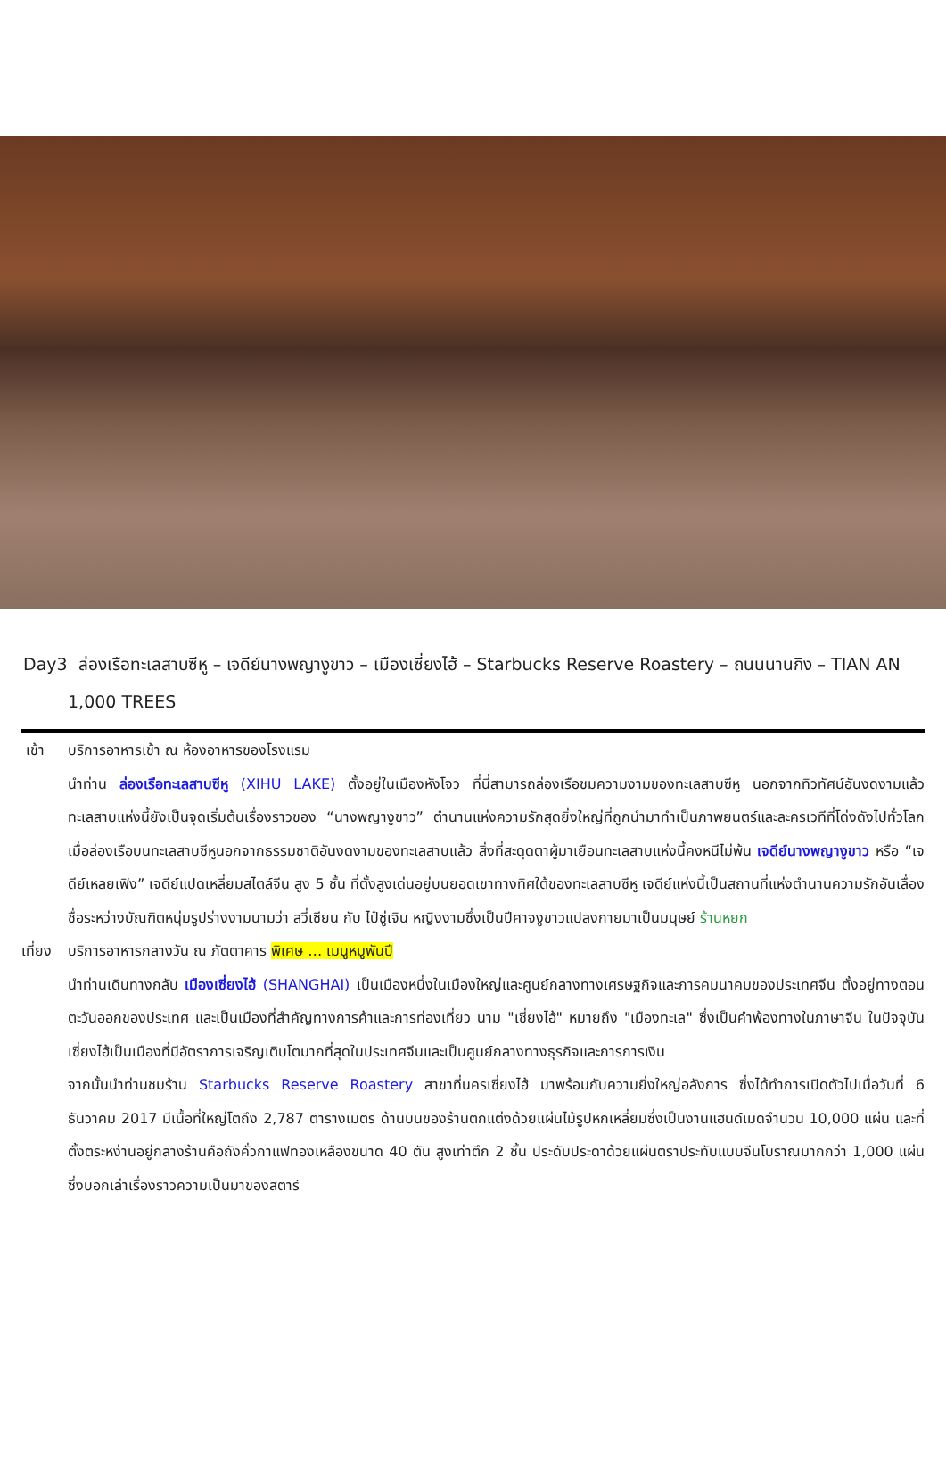Day3 ล่องเรือทะเลสาบซีหู – เจดีย์นางพญางูขาว – เมืองเซี่ยงไฮ้ – Starbucks Reserve Roastery – ถนนนานกิง – TIAN AN 1,000 TREES
เช้า บริการอาหารเช้า ณ ห้องอาหารของโรงแรม
นำท่าน ล่องเรือทะเลสาบซีหู (XIHU LAKE) ตั้งอยู่ในเมืองหังโจว ที่นี่สามารถล่องเรือชมความงามของทะเลสาบซีหู นอกจากทิวทัศน์อันงดงามแล้วทะเลสาบแห่งนี้ยังเป็นจุดเริ่มต้นเรื่องราวของ “นางพญางูขาว” ตำนานแห่งความรักสุดยิ่งใหญ่ที่ถูกนำมาทำเป็นภาพยนตร์และละครเวทีที่โด่งดังไปทั่วโลก เมื่อล่องเรือบนทะเลสาบซีหูนอกจากธรรมชาติอันงดงามของทะเลสาบแล้ว สิ่งที่สะดุดตาผู้มาเยือนทะเลสาบแห่งนี้คงหนีไม่พ้น เจดีย์นางพญางูขาว หรือ “เจดีย์เหลยเฟิง” เจดีย์แปดเหลี่ยมสไตล์จีน สูง 5 ชั้น ที่ตั้งสูงเด่นอยู่บนยอดเขาทางทิศใต้ของทะเลสาบซีหู เจดีย์แห่งนี้เป็นสถานที่แห่งตำนานความรักอันเลื่องชื่อระหว่างบัณฑิตหนุ่มรูปร่างงามนามว่า สวี่เซียน กับ ไป๋ซู่เจิน หญิงงามซึ่งเป็นปีศาจงูขาวแปลงกายมาเป็นมนุษย์ ร้านหยก
เที่ยง
บริการอาหารกลางวัน ณ ภัตตาคาร พิเศษ … เมนูหมูพันปี
นำท่านเดินทางกลับ เมืองเซี่ยงไฮ้ (SHANGHAI) เป็นเมืองหนึ่งในเมืองใหญ่และศูนย์กลางทางเศรษฐกิจและการคมนาคมของประเทศจีน ตั้งอยู่ทางตอนตะวันออกของประเทศ และเป็นเมืองที่สำคัญทางการค้าและการท่องเที่ยว นาม "เซี่ยงไฮ้" หมายถึง "เมืองทะเล" ซึ่งเป็นคำพ้องทางในภาษาจีน ในปัจจุบันเซี่ยงไฮ้เป็นเมืองที่มีอัตราการเจริญเติบโตมากที่สุดในประเทศจีนและเป็นศูนย์กลางทางธุรกิจและการการเงิน
จากนั้นนำท่านชมร้าน Starbucks Reserve Roastery สาขาที่นครเซี่ยงไฮ้ มาพร้อมกับความยิ่งใหญ่อลังการ ซึ่งได้ทำการเปิดตัวไปเมื่อวันที่ 6 ธันวาคม 2017 มีเนื้อที่ใหญ่โตถึง 2,787 ตารางเมตร ด้านบนของร้านตกแต่งด้วยแผ่นไม้รูปหกเหลี่ยมซึ่งเป็นงานแฮนด์เมดจำนวน 10,000 แผ่น และที่ตั้งตระหง่านอยู่กลางร้านคือถังคั่วกาแฟทองเหลืองขนาด 40 ตัน สูงเท่าตึก 2 ชั้น ประดับประดาด้วยแผ่นตราประทับแบบจีนโบราณมากกว่า 1,000 แผ่น ซึ่งบอกเล่าเรื่องราวความเป็นมาของสตาร์